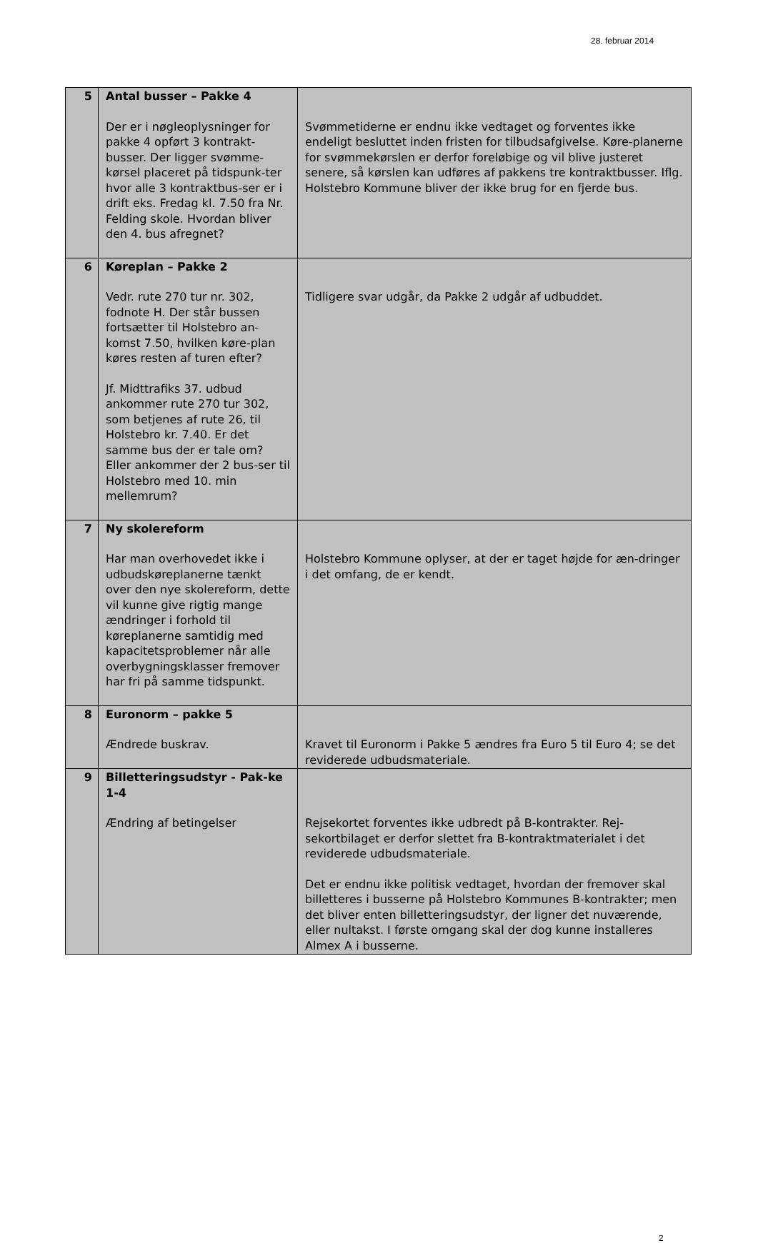28. februar 2014
| 5 | Antal busser – Pakke 4 Der er i nøgleoplysninger for pakke 4 opført 3 kontrakt-busser. Der ligger svømme-kørsel placeret på tidspunk-ter hvor alle 3 kontraktbus-ser er i drift eks. Fredag kl. 7.50 fra Nr. Felding skole. Hvordan bliver den 4. bus afregnet? | Svømmetiderne er endnu ikke vedtaget og forventes ikke endeligt besluttet inden fristen for tilbudsafgivelse. Køre-planerne for svømmekørslen er derfor foreløbige og vil blive justeret senere, så kørslen kan udføres af pakkens tre kontraktbusser. Iflg. Holstebro Kommune bliver der ikke brug for en fjerde bus. |
| 6 | Køreplan – Pakke 2 Vedr. rute 270 tur nr. 302, fodnote H. Der står bussen fortsætter til Holstebro an-komst 7.50, hvilken køre-plan køres resten af turen efter? Jf. Midttrafiks 37. udbud ankommer rute 270 tur 302, som betjenes af rute 26, til Holstebro kr. 7.40. Er det samme bus der er tale om? Eller ankommer der 2 bus-ser til Holstebro med 10. min mellemrum? | Tidligere svar udgår, da Pakke 2 udgår af udbuddet. |
| 7 | Ny skolereform Har man overhovedet ikke i udbudskøreplanerne tænkt over den nye skolereform, dette vil kunne give rigtig mange ændringer i forhold til køreplanerne samtidig med kapacitetsproblemer når alle overbygningsklasser fremover har fri på samme tidspunkt. | Holstebro Kommune oplyser, at der er taget højde for æn-dringer i det omfang, de er kendt. |
| 8 | Euronorm – pakke 5 Ændrede buskrav. | Kravet til Euronorm i Pakke 5 ændres fra Euro 5 til Euro 4; se det reviderede udbudsmateriale. |
| 9 | Billetteringsudstyr - Pak-ke 1-4 Ændring af betingelser | Rejsekortet forventes ikke udbredt på B-kontrakter. Rej-sekortbilaget er derfor slettet fra B-kontraktmaterialet i det reviderede udbudsmateriale. Det er endnu ikke politisk vedtaget, hvordan der fremover skal billetteres i busserne på Holstebro Kommunes B-kontrakter; men det bliver enten billetteringsudstyr, der ligner det nuværende, eller nultakst. I første omgang skal der dog kunne installeres Almex A i busserne. |
2